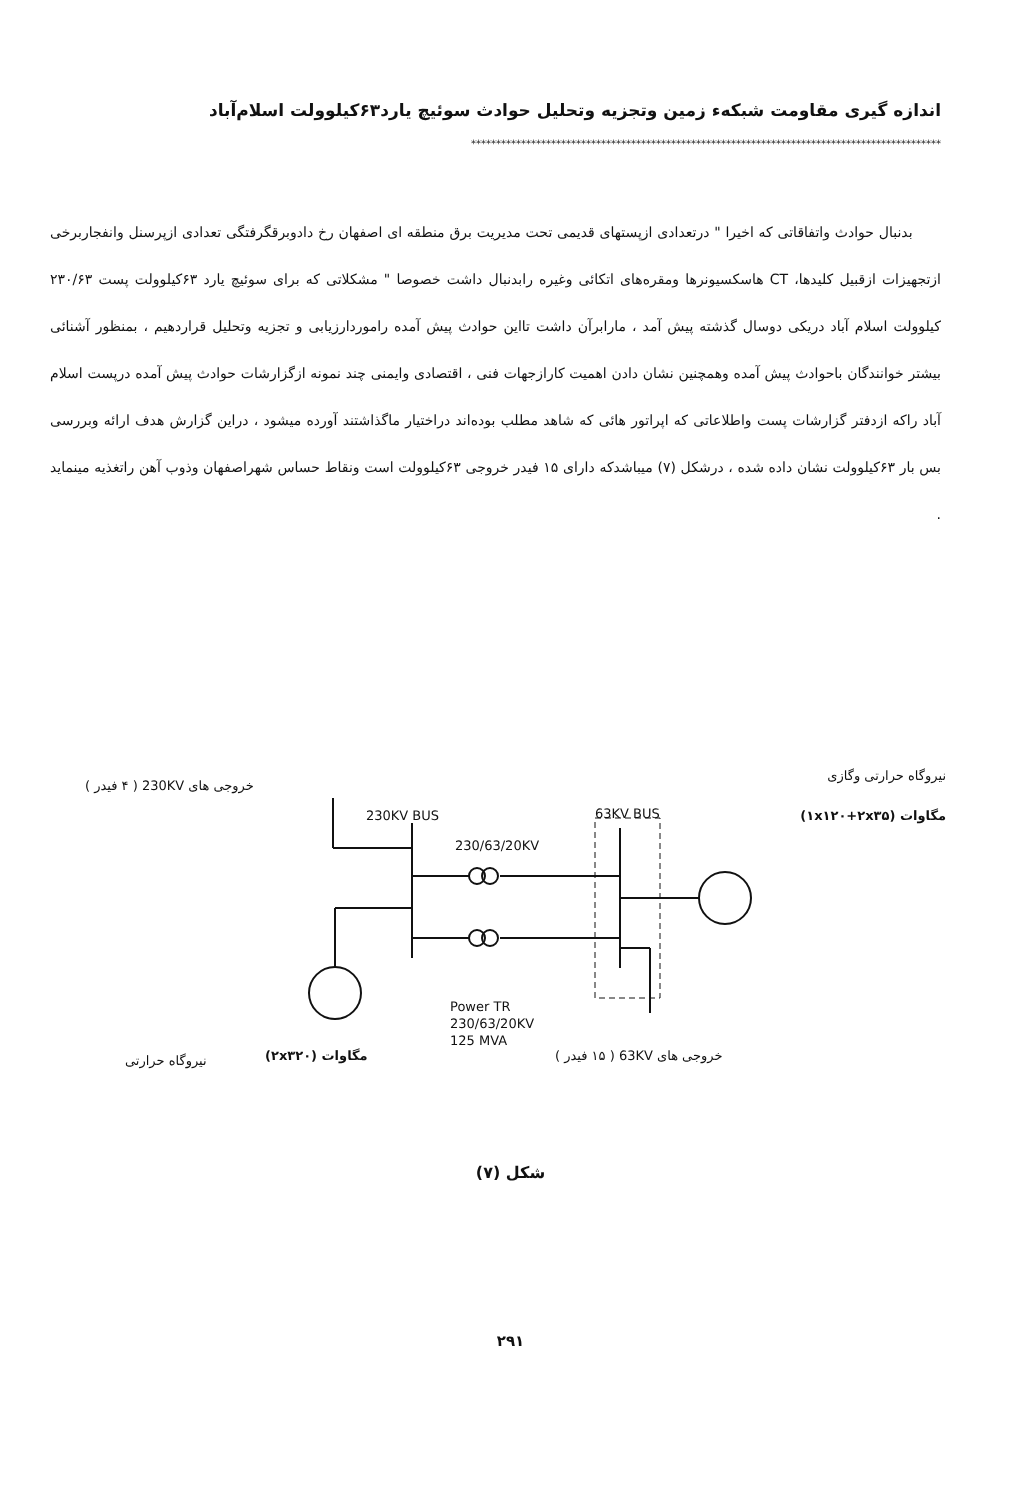اندازه گیری مقاومت شبکه‌ء زمین وتجزیه وتحلیل حوادث سوئیچ یارد۶۳کیلوولت اسلام‌آباد
**********************************************************************************************
بدنبال حوادث واتفاقاتی که اخیرا " درتعدادی ازپستهای قدیمی تحت مدیریت برق منطقه ای اصفهان رخ دادوبرقگرفتگی تعدادی ازپرسنل وانفجاربرخی ازتجهیزات ازقبیل کلیدها، CT هاسکسیونرها ومقره‌های اتکائی وغیره رابدنبال داشت خصوصا " مشکلاتی که برای سوئیچ یارد ۶۳کیلوولت پست ۲۳۰/۶۳ کیلوولت اسلام آباد دریکی دوسال گذشته پیش آمد ، مارابرآن داشت تااین حوادث پیش آمده راموردارزیابی و تجزیه وتحلیل قراردهیم ، بمنظور آشنائی بیشتر خوانندگان باحوادث پیش آمده وهمچنین نشان دادن اهمیت کارازجهات فنی ، اقتصادی وایمنی چند نمونه ازگزارشات حوادث پیش آمده درپست اسلام آباد راکه ازدفتر گزارشات پست واطلاعاتی که اپراتور هائی که شاهد مطلب بوده‌اند دراختیار ماگذاشتند آورده میشود ، دراین گزارش هدف ارائه وبررسی بس بار ۶۳کیلوولت نشان داده شده ، درشکل (۷) میباشدکه دارای ۱۵ فیدر خروجی ۶۳کیلوولت است ونقاط حساس شهراصفهان وذوب آهن راتغذیه مینماید .
نیروگاه حرارتی وگازی
مگاوات (۱x۱۲۰+۲x۳۵)
خروجی های 230KV ( ۴ فیدر )
230KV BUS 63KV BUS
230/63/20KV
Power TR
230/63/20KV
125 MVA
نیروگاه حرارتی مگاوات (۲x۳۲۰) خروجی های 63KV ( ۱۵ فیدر )
شکل (۷)
۲۹۱